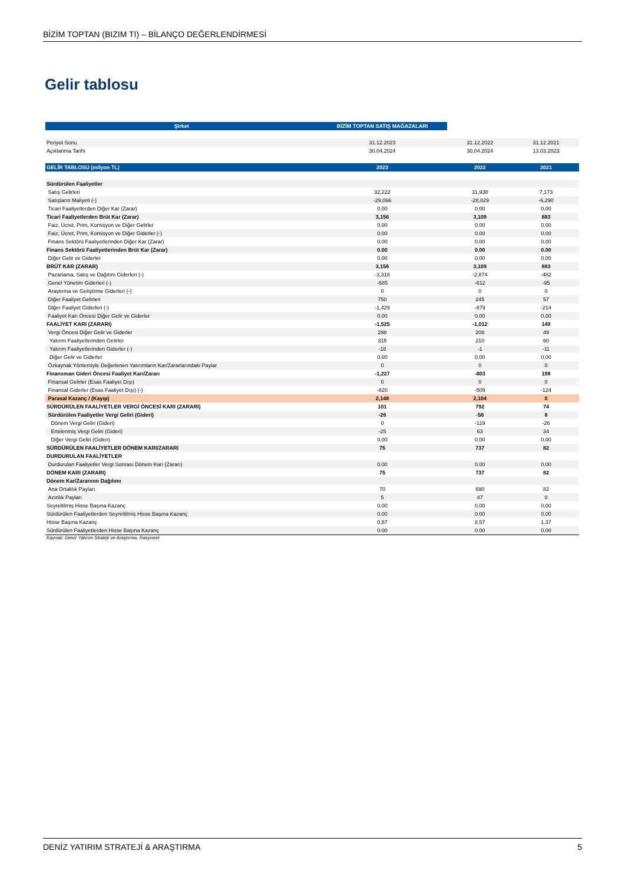BİZİM TOPTAN (BIZIM TI) – BİLANÇO DEĞERLENDİRMESİ
Gelir tablosu
| Şirket | BİZİM TOPTAN SATIŞ MAĞAZALARI | | |
| Periyot Sonu | 31.12.2023 | 31.12.2022 | 31.12.2021 |
| Açıklanma Tarihi | 30.04.2024 | 30.04.2024 | 13.03.2023 |
| GELİR TABLOSU (milyon TL) | 2023 | 2022 | 2021 |
| Sürdürülen Faaliyetler | | | |
| Satış Gelirleri | 32,222 | 31,938 | 7,173 |
| Satışların Maliyeti (-) | -29,066 | -28,829 | -6,290 |
| Ticari Faaliyetlerden Diğer Kar (Zarar) | 0.00 | 0.00 | 0.00 |
| Ticari Faaliyetlerden Brüt Kar (Zarar) | 3,156 | 3,109 | 883 |
| Faiz, Ücret, Prim, Komisyon ve Diğer Gelirler | 0.00 | 0.00 | 0.00 |
| Faiz, Ücret, Prim, Komisyon ve Diğer Giderler (-) | 0.00 | 0.00 | 0.00 |
| Finans Sektörü Faaliyetlerinden Diğer Kar (Zarar) | 0.00 | 0.00 | 0.00 |
| Finans Sektörü Faaliyetlerinden Brüt Kar (Zarar) | 0.00 | 0.00 | 0.00 |
| Diğer Gelir ve Giderler | 0.00 | 0.00 | 0.00 |
| BRÜT KAR (ZARAR) | 3,156 | 3,109 | 883 |
| Pazarlama, Satış ve Dağıtım Giderleri (-) | -3,318 | -2,874 | -482 |
| Genel Yönetim Giderleri (-) | -685 | -612 | -95 |
| Araştırma ve Geliştirme Giderleri (-) | 0 | 0 | 0 |
| Diğer Faaliyet Gelirleri | 750 | 245 | 57 |
| Diğer Faaliyet Giderleri (-) | -1,429 | -879 | -214 |
| Faaliyet Karı Öncesi Diğer Gelir ve Giderler | 0.00 | 0.00 | 0.00 |
| FAALİYET KARI (ZARARI) | -1,525 | -1,012 | 149 |
| Vergi Öncesi Diğer Gelir ve Giderler | 298 | 208 | 49 |
| Yatırım Faaliyetlerinden Gelirler | 315 | 210 | 60 |
| Yatırım Faaliyetlerinden Giderler (-) | -18 | -1 | -11 |
| Diğer Gelir ve Giderler | 0.00 | 0.00 | 0.00 |
| Özkaynak Yöntemiyle Değerlenen Yatırımların Kar/Zararlarındaki Paylar | 0 | 0 | 0 |
| Finansman Gideri Öncesi Faaliyet Karı/Zararı | -1,227 | -803 | 198 |
| Finansal Gelirler (Esas Faaliyet Dışı) | 0 | 0 | 0 |
| Finansal Giderler (Esas Faaliyet Dışı) (-) | -820 | -509 | -124 |
| Parasal Kazanç / (Kayıp) | 2,148 | 2,104 | 0 |
| SÜRDÜRÜLEN FAALİYETLER VERGİ ÖNCESİ KARI (ZARARI) | 101 | 792 | 74 |
| Sürdürülen Faaliyetler Vergi Geliri (Gideri) | -26 | -56 | 8 |
| Dönem Vergi Geliri (Gideri) | 0 | -119 | -26 |
| Ertelenmiş Vergi Geliri (Gideri) | -25 | 63 | 34 |
| Diğer Vergi Geliri (Gideri) | 0.00 | 0.00 | 0.00 |
| SÜRDÜRÜLEN FAALİYETLER DÖNEM KARI/ZARARI | 75 | 737 | 82 |
| DURDURULAN FAALİYETLER | | | |
| Durdurulan Faaliyetler Vergi Sonrası Dönem Karı (Zararı) | 0.00 | 0.00 | 0.00 |
| DÖNEM KARI (ZARARI) | 75 | 737 | 82 |
| Dönem Kar/Zararının Dağılımı | | | |
| Ana Ortaklık Payları | 70 | 690 | 82 |
| Azınlık Payları | 5 | 47 | 0 |
| Seyreltilmiş Hisse Başına Kazanç | 0.00 | 0.00 | 0.00 |
| Sürdürülen Faaliyetlerden Seyreltilmiş Hisse Başına Kazanç | 0.00 | 0.00 | 0.00 |
| Hisse Başına Kazanç | 0.87 | 8.57 | 1.37 |
| Sürdürülen Faaliyetlerden Hisse Başına Kazanç | 0.00 | 0.00 | 0.00 |
Kaynak: Deniz Yatırım Strateji ve Araştırma, Rasyonet
DENİZ YATIRIM STRATEJİ & ARAŞTIRMA 5